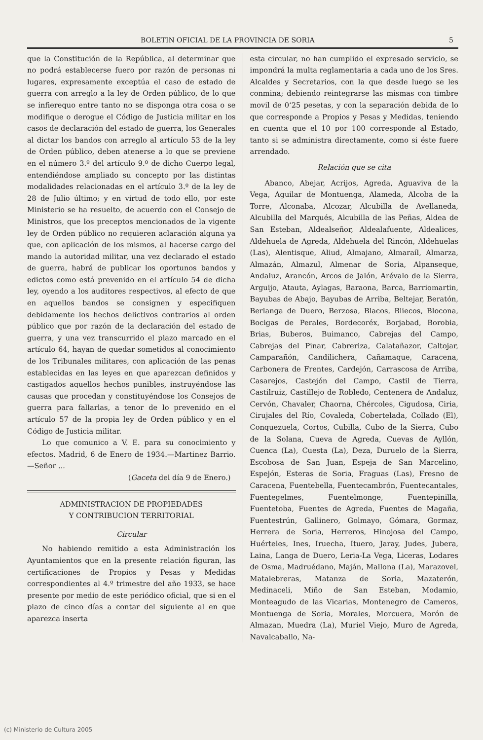BOLETIN OFICIAL DE LA PROVINCIA DE SORIA 5
que la Constitución de la República, al determinar que no podrá establecerse fuero por razón de personas ni lugares, expresamente exceptúa el caso de estado de guerra con arreglo a la ley de Orden público, de lo que se infierequo entre tanto no se disponga otra cosa o se modifique o derogue el Código de Justicia militar en los casos de declaración del estado de guerra, los Generales al dictar los bandos con arreglo al artículo 53 de la ley de Orden público, deben atenerse a lo que se previene en el número 3.º del artículo 9.º de dicho Cuerpo legal, entendiéndose ampliado su concepto por las distintas modalidades relacionadas en el artículo 3.º de la ley de 28 de Julio último; y en virtud de todo ello, por este Ministerio se ha resuelto, de acuerdo con el Consejo de Ministros, que los preceptos mencionados de la vigente ley de Orden público no requieren aclaración alguna ya que, con aplicación de los mismos, al hacerse cargo del mando la autoridad militar, una vez declarado el estado de guerra, habrá de publicar los oportunos bandos y edictos como está prevenido en el artículo 54 de dicha ley, oyendo a los auditores respectivos, al efecto de que en aquellos bandos se consignen y especifiquen debidamente los hechos delictivos contrarios al orden público que por razón de la declaración del estado de guerra, y una vez transcurrido el plazo marcado en el artículo 64, hayan de quedar sometidos al conocimiento de los Tribunales militares, con aplicación de las penas establecidas en las leyes en que aparezcan definidos y castigados aquellos hechos punibles, instruyéndose las causas que procedan y constituyéndose los Consejos de guerra para fallarlas, a tenor de lo prevenido en el artículo 57 de la propia ley de Orden público y en el Código de Justicia militar.
Lo que comunico a V. E. para su conocimiento y efectos. Madrid, 6 de Enero de 1934.—Martinez Barrio.—Señor ...
(Gaceta del día 9 de Enero.)
ADMINISTRACION DE PROPIEDADES
Y CONTRIBUCION TERRITORIAL
Circular
No habiendo remitido a esta Administración los Ayuntamientos que en la presente relación figuran, las certificaciones de Propios y Pesas y Medidas correspondientes al 4.º trimestre del año 1933, se hace presente por medio de este periódico oficial, que si en el plazo de cinco días a contar del siguiente al en que aparezca inserta
esta circular, no han cumplido el expresado servicio, se impondrá la multa reglamentaria a cada uno de los Sres. Alcaldes y Secretarios, con la que desde luego se les conmina; debiendo reintegrarse las mismas con timbre movil de 0‘25 pesetas, y con la separación debida de lo que corresponde a Propios y Pesas y Medidas, teniendo en cuenta que el 10 por 100 corresponde al Estado, tanto si se administra directamente, como si éste fuere arrendado.
Relación que se cita
Abanco, Abejar, Acrijos, Agreda, Aguaviva de la Vega, Aguilar de Montuenga, Alameda, Alcoba de la Torre, Alconaba, Alcozar, Alcubilla de Avellaneda, Alcubilla del Marqués, Alcubilla de las Peñas, Aldea de San Esteban, Aldealseñor, Aldealafuente, Aldealices, Aldehuela de Agreda, Aldehuela del Rincón, Aldehuelas (Las), Alentisque, Aliud, Almajano, Almaraíl, Almarza, Almazán, Almazul, Almenar de Soria, Alpanseque, Andaluz, Arancón, Arcos de Jalón, Arévalo de la Sierra, Arguijo, Atauta, Aylagas, Baraona, Barca, Barriomartin, Bayubas de Abajo, Bayubas de Arriba, Beltejar, Beratón, Berlanga de Duero, Berzosa, Blacos, Bliecos, Blocona, Bocigas de Perales, Bordecoréx, Borjabad, Borobia, Brias, Buberos, Buimanco, Cabrejas del Campo, Cabrejas del Pinar, Cabreriza, Calatañazor, Caltojar, Camparañón, Candilichera, Cañamaque, Caracena, Carbonera de Frentes, Cardejón, Carrascosa de Arriba, Casarejos, Castejón del Campo, Castil de Tierra, Castilruiz, Castillejo de Robledo, Centenera de Andaluz, Cervón, Chavaler, Chaorna, Chércoles, Cigudosa, Ciria, Cirujales del Río, Covaleda, Cobertelada, Collado (El), Conquezuela, Cortos, Cubilla, Cubo de la Sierra, Cubo de la Solana, Cueva de Agreda, Cuevas de Ayllón, Cuenca (La), Cuesta (La), Deza, Duruelo de la Sierra, Escobosa de San Juan, Espeja de San Marcelino, Espejón, Esteras de Soria, Fraguas (Las), Fresno de Caracena, Fuentebella, Fuentecambrón, Fuentecantales, Fuentegelmes, Fuentelmonge, Fuentepinilla, Fuentetoba, Fuentes de Agreda, Fuentes de Magaña, Fuentestrún, Gallinero, Golmayo, Gómara, Gormaz, Herrera de Soria, Herreros, Hinojosa del Campo, Huérteles, Ines, Iruecha, Ituero, Jaray, Judes, Jubera, Laina, Langa de Duero, Leria-La Vega, Liceras, Lodares de Osma, Madruédano, Maján, Mallona (La), Marazovel, Matalebreras, Matanza de Soria, Mazaterón, Medinaceli, Miño de San Esteban, Modamio, Monteagudo de las Vicarias, Montenegro de Cameros, Montuenga de Soria, Morales, Morcuera, Morón de Almazan, Muedra (La), Muriel Viejo, Muro de Agreda, Navalcaballo, Na-
(c) Ministerio de Cultura 2005